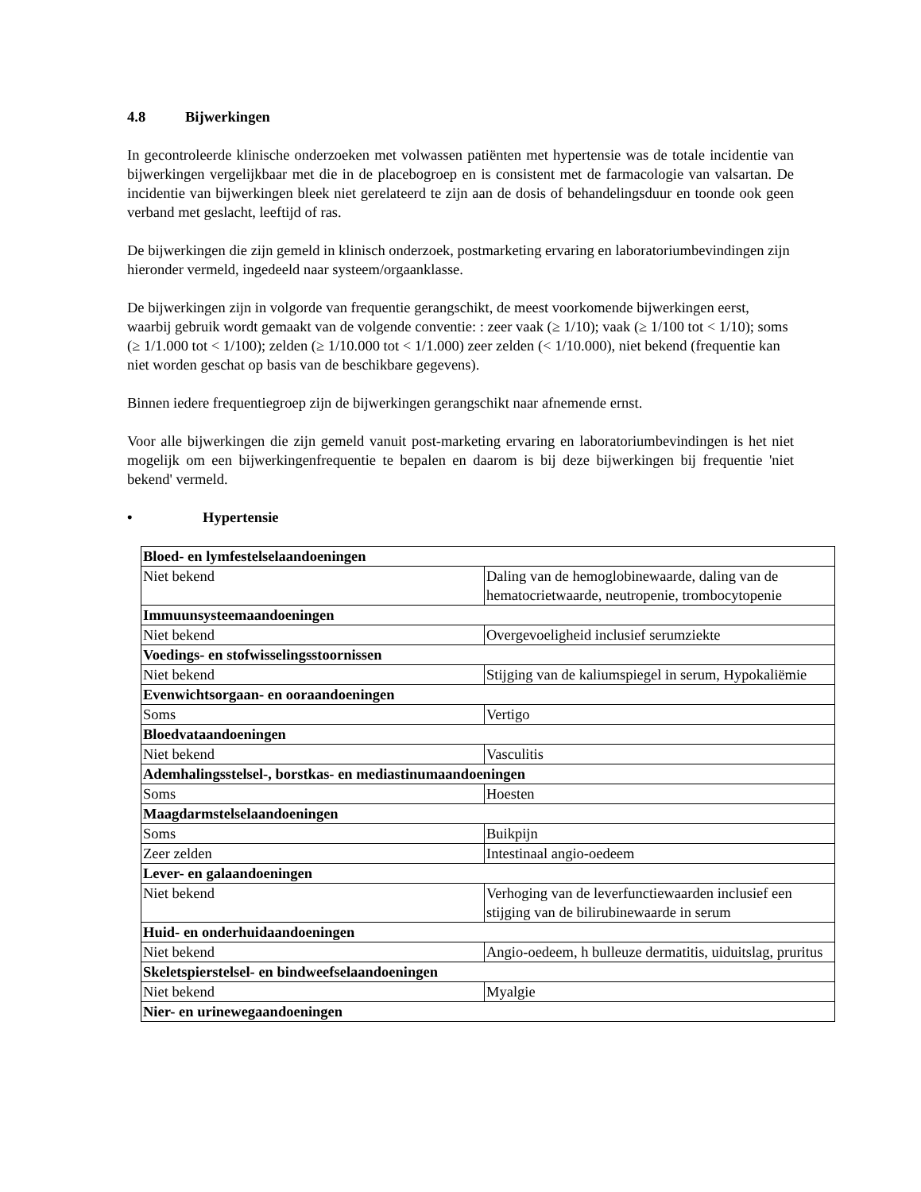4.8 Bijwerkingen
In gecontroleerde klinische onderzoeken met volwassen patiënten met hypertensie was de totale incidentie van bijwerkingen vergelijkbaar met die in de placebogroep en is consistent met de farmacologie van valsartan. De incidentie van bijwerkingen bleek niet gerelateerd te zijn aan de dosis of behandelingsduur en toonde ook geen verband met geslacht, leeftijd of ras.
De bijwerkingen die zijn gemeld in klinisch onderzoek, postmarketing ervaring en laboratoriumbevindingen zijn hieronder vermeld, ingedeeld naar systeem/orgaanklasse.
De bijwerkingen zijn in volgorde van frequentie gerangschikt, de meest voorkomende bijwerkingen eerst, waarbij gebruik wordt gemaakt van de volgende conventie: : zeer vaak (≥ 1/10); vaak (≥ 1/100 tot < 1/10); soms (≥ 1/1.000 tot < 1/100); zelden (≥ 1/10.000 tot < 1/1.000) zeer zelden (< 1/10.000), niet bekend (frequentie kan niet worden geschat op basis van de beschikbare gegevens).
Binnen iedere frequentiegroep zijn de bijwerkingen gerangschikt naar afnemende ernst.
Voor alle bijwerkingen die zijn gemeld vanuit post-marketing ervaring en laboratoriumbevindingen is het niet mogelijk om een bijwerkingenfrequentie te bepalen en daarom is bij deze bijwerkingen bij frequentie 'niet bekend' vermeld.
• Hypertensie
| Bloed- en lymfestelselaandoeningen | |
| Niet bekend | Daling van de hemoglobinewaarde, daling van de hematocrietwaarde, neutropenie, trombocytopenie |
| Immuunsysteemaandoeningen | |
| Niet bekend | Overgevoeligheid inclusief serumziekte |
| Voedings- en stofwisselingsstoornissen | |
| Niet bekend | Stijging van de kaliumspiegel in serum, Hypokaliëmie |
| Evenwichtsorgaan- en ooraandoeningen | |
| Soms | Vertigo |
| Bloedvataandoeningen | |
| Niet bekend | Vasculitis |
| Ademhalingsstelsel-, borstkas- en mediastinumaandoeningen | |
| Soms | Hoesten |
| Maagdarmstelselaandoeningen | |
| Soms | Buikpijn |
| Zeer zelden | Intestinaal angio-oedeem |
| Lever- en galaandoeningen | |
| Niet bekend | Verhoging van de leverfunctiewaarden inclusief een stijging van de bilirubinewaarde in serum |
| Huid- en onderhuidaandoeningen | |
| Niet bekend | Angio-oedeem, h bulleuze dermatitis, uiduitslag, pruritus |
| Skeletspierstelsel- en bindweefselaandoeningen | |
| Niet bekend | Myalgie |
| Nier- en urinewegaandoeningen | |